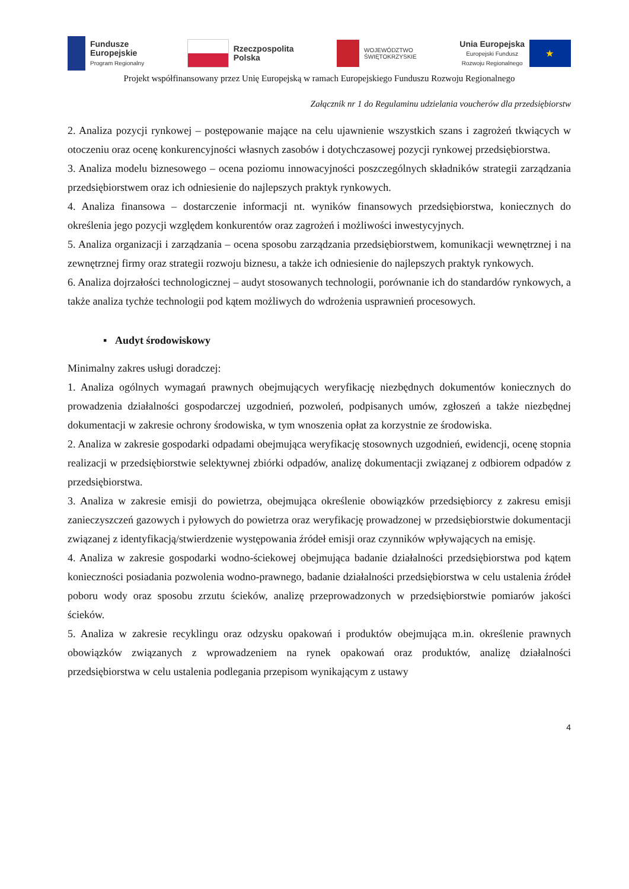Fundusze
Europejskie
Program Regionalny
Rzeczpospolita
Polska
WOJEWÓDZTWO
ŚWIĘTOKRZYSKIE
Unia Europejska
Europejski Fundusz
Rozwoju Regionalnego
★
Projekt współfinansowany przez Unię Europejską w ramach Europejskiego Funduszu Rozwoju Regionalnego
Załącznik nr 1 do Regulaminu udzielania voucherów dla przedsiębiorstw
2. Analiza pozycji rynkowej – postępowanie mające na celu ujawnienie wszystkich szans i zagrożeń tkwiących w otoczeniu oraz ocenę konkurencyjności własnych zasobów i dotychczasowej pozycji rynkowej przedsiębiorstwa.
3. Analiza modelu biznesowego – ocena poziomu innowacyjności poszczególnych składników strategii zarządzania przedsiębiorstwem oraz ich odniesienie do najlepszych praktyk rynkowych.
4. Analiza finansowa – dostarczenie informacji nt. wyników finansowych przedsiębiorstwa, koniecznych do określenia jego pozycji względem konkurentów oraz zagrożeń i możliwości inwestycyjnych.
5. Analiza organizacji i zarządzania – ocena sposobu zarządzania przedsiębiorstwem, komunikacji wewnętrznej i na zewnętrznej firmy oraz strategii rozwoju biznesu, a także ich odniesienie do najlepszych praktyk rynkowych.
6. Analiza dojrzałości technologicznej – audyt stosowanych technologii, porównanie ich do standardów rynkowych, a także analiza tychże technologii pod kątem możliwych do wdrożenia usprawnień procesowych.
▪ Audyt środowiskowy
Minimalny zakres usługi doradczej:
1. Analiza ogólnych wymagań prawnych obejmujących weryfikację niezbędnych dokumentów koniecznych do prowadzenia działalności gospodarczej uzgodnień, pozwoleń, podpisanych umów, zgłoszeń a także niezbędnej dokumentacji w zakresie ochrony środowiska, w tym wnoszenia opłat za korzystnie ze środowiska.
2. Analiza w zakresie gospodarki odpadami obejmująca weryfikację stosownych uzgodnień, ewidencji, ocenę stopnia realizacji w przedsiębiorstwie selektywnej zbiórki odpadów, analizę dokumentacji związanej z odbiorem odpadów z przedsiębiorstwa.
3. Analiza w zakresie emisji do powietrza, obejmująca określenie obowiązków przedsiębiorcy z zakresu emisji zanieczyszczeń gazowych i pyłowych do powietrza oraz weryfikację prowadzonej w przedsiębiorstwie dokumentacji związanej z identyfikacją/stwierdzenie występowania źródeł emisji oraz czynników wpływających na emisję.
4. Analiza w zakresie gospodarki wodno-ściekowej obejmująca badanie działalności przedsiębiorstwa pod kątem konieczności posiadania pozwolenia wodno-prawnego, badanie działalności przedsiębiorstwa w celu ustalenia źródeł poboru wody oraz sposobu zrzutu ścieków, analizę przeprowadzonych w przedsiębiorstwie pomiarów jakości ścieków.
5. Analiza w zakresie recyklingu oraz odzysku opakowań i produktów obejmująca m.in. określenie prawnych obowiązków związanych z wprowadzeniem na rynek opakowań oraz produktów, analizę działalności przedsiębiorstwa w celu ustalenia podlegania przepisom wynikającym z ustawy
4